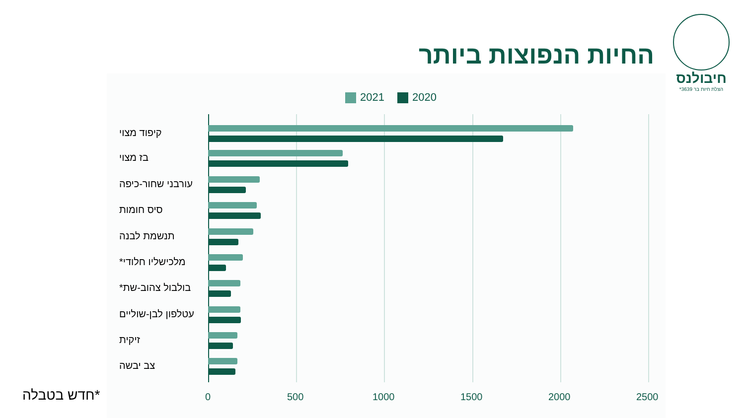החיות הנפוצות ביותר
חיבולנס
הצלת חיות בר 3639*
2021 2020
קיפוד מצוי
בז מצוי
עורבני שחור-כיפה
סיס חומות
תנשמת לבנה
מלכישליו חלודי*
בולבול צהוב-שת*
עטלפון לבן-שוליים
זיקית
צב יבשה
0 500 1000 1500 2000 2500
*חדש בטבלה